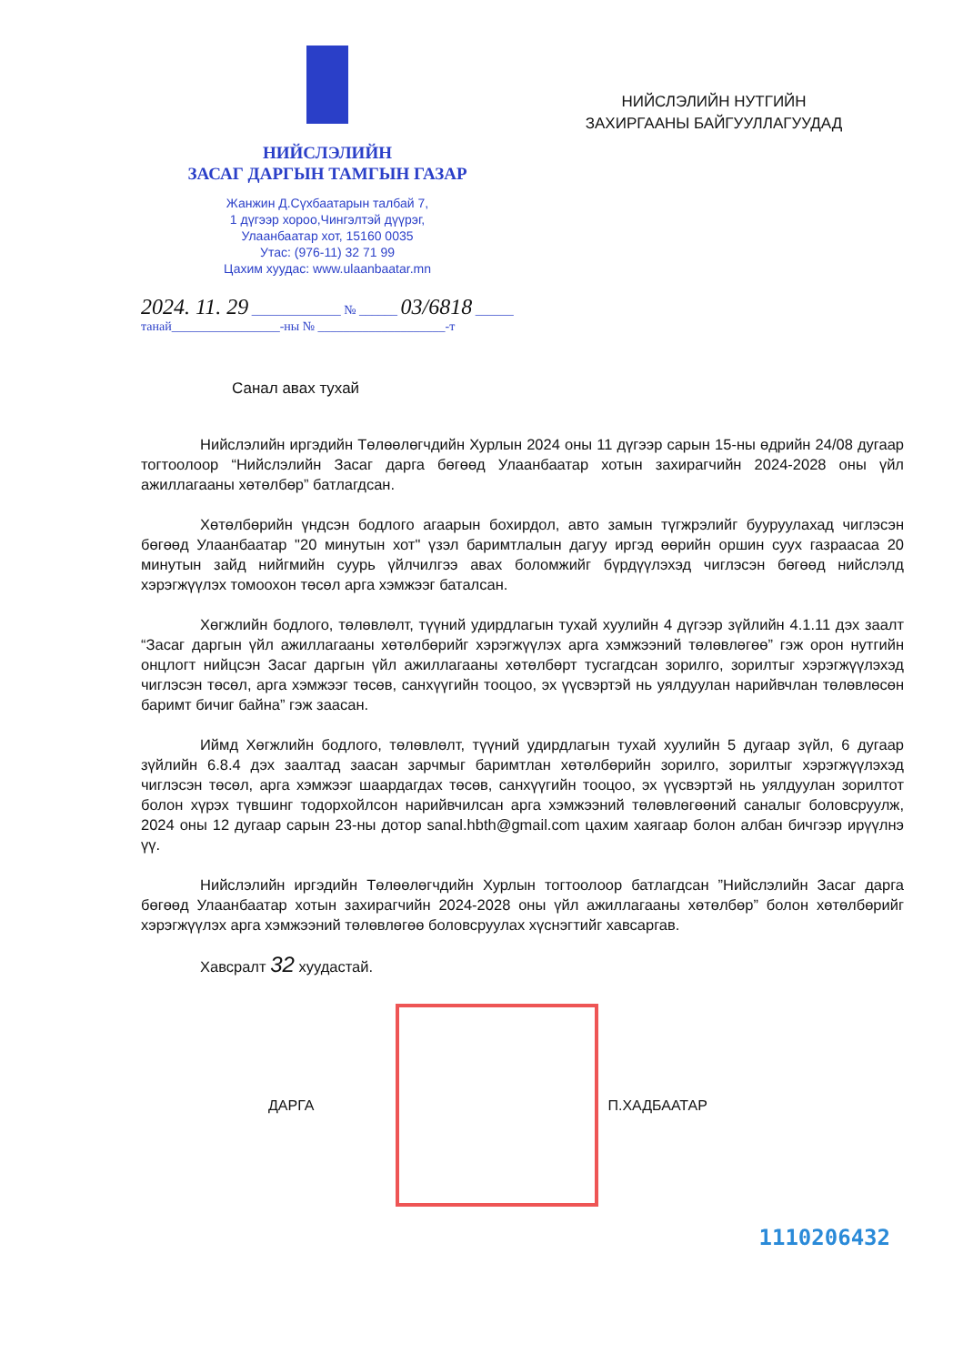НИЙСЛЭЛИЙН
ЗАСАГ ДАРГЫН ТАМГЫН ГАЗАР
Жанжин Д.Сүхбаатарын талбай 7,
1 дүгээр хороо,Чингэлтэй дүүрэг,
Улаанбаатар хот, 15160 0035
Утас: (976-11) 32 71 99
Цахим хуудас: www.ulaanbaatar.mn
НИЙСЛЭЛИЙН НУТГИЙН
ЗАХИРГААНЫ БАЙГУУЛЛАГУУДАД
2024. 11. 29 ______________ № ______ 03/6818 ______
танай_________________-ны № ____________________-т
Санал авах тухай
Нийслэлийн иргэдийн Төлөөлөгчдийн Хурлын 2024 оны 11 дүгээр сарын 15-ны өдрийн 24/08 дугаар тогтоолоор “Нийслэлийн Засаг дарга бөгөөд Улаанбаатар хотын захирагчийн 2024-2028 оны үйл ажиллагааны хөтөлбөр” батлагдсан.
Хөтөлбөрийн үндсэн бодлого агаарын бохирдол, авто замын түгжрэлийг бууруулахад чиглэсэн бөгөөд Улаанбаатар "20 минутын хот" үзэл баримтлалын дагуу иргэд өөрийн оршин суух газраасаа 20 минутын зайд нийгмийн суурь үйлчилгээ авах боломжийг бүрдүүлэхэд чиглэсэн бөгөөд нийслэлд хэрэгжүүлэх томоохон төсөл арга хэмжээг баталсан.
Хөгжлийн бодлого, төлөвлөлт, түүний удирдлагын тухай хуулийн 4 дүгээр зүйлийн 4.1.11 дэх заалт “Засаг даргын үйл ажиллагааны хөтөлбөрийг хэрэгжүүлэх арга хэмжээний төлөвлөгөө” гэж орон нутгийн онцлогт нийцсэн Засаг даргын үйл ажиллагааны хөтөлбөрт тусгагдсан зорилго, зорилтыг хэрэгжүүлэхэд чиглэсэн төсөл, арга хэмжээг төсөв, санхүүгийн тооцоо, эх үүсвэртэй нь уялдуулан нарийвчлан төлөвлөсөн баримт бичиг байна” гэж заасан.
Иймд Хөгжлийн бодлого, төлөвлөлт, түүний удирдлагын тухай хуулийн 5 дугаар зүйл, 6 дугаар зүйлийн 6.8.4 дэх заалтад заасан зарчмыг баримтлан хөтөлбөрийн зорилго, зорилтыг хэрэгжүүлэхэд чиглэсэн төсөл, арга хэмжээг шаардагдах төсөв, санхүүгийн тооцоо, эх үүсвэртэй нь уялдуулан зорилтот болон хүрэх түвшинг тодорхойлсон нарийвчилсан арга хэмжээний төлөвлөгөөний саналыг боловсруулж, 2024 оны 12 дугаар сарын 23-ны дотор sanal.hbth@gmail.com цахим хаягаар болон албан бичгээр ирүүлнэ үү.
Нийслэлийн иргэдийн Төлөөлөгчдийн Хурлын тогтоолоор батлагдсан ”Нийслэлийн Засаг дарга бөгөөд Улаанбаатар хотын захирагчийн 2024-2028 оны үйл ажиллагааны хөтөлбөр” болон хөтөлбөрийг хэрэгжүүлэх арга хэмжээний төлөвлөгөө боловсруулах хүснэгтийг хавсаргав.
Хавсралт 32 хуудастай.
ДАРГА П.ХАДБААТАР
1110206432